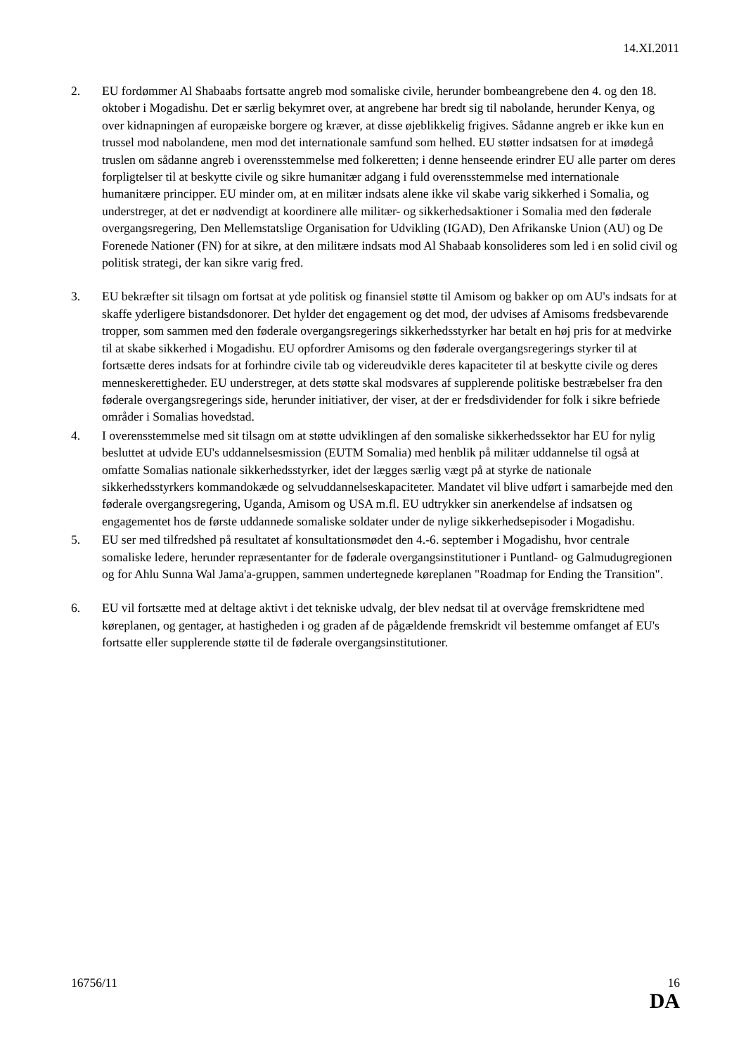14.XI.2011
2. EU fordømmer Al Shabaabs fortsatte angreb mod somaliske civile, herunder bombeangrebene den 4. og den 18. oktober i Mogadishu. Det er særlig bekymret over, at angrebene har bredt sig til nabolande, herunder Kenya, og over kidnapningen af europæiske borgere og kræver, at disse øjeblikkelig frigives. Sådanne angreb er ikke kun en trussel mod nabolandene, men mod det internationale samfund som helhed. EU støtter indsatsen for at imødegå truslen om sådanne angreb i overensstemmelse med folkeretten; i denne henseende erindrer EU alle parter om deres forpligtelser til at beskytte civile og sikre humanitær adgang i fuld overensstemmelse med internationale humanitære principper. EU minder om, at en militær indsats alene ikke vil skabe varig sikkerhed i Somalia, og understreger, at det er nødvendigt at koordinere alle militær- og sikkerhedsaktioner i Somalia med den føderale overgangsregering, Den Mellemstatslige Organisation for Udvikling (IGAD), Den Afrikanske Union (AU) og De Forenede Nationer (FN) for at sikre, at den militære indsats mod Al Shabaab konsolideres som led i en solid civil og politisk strategi, der kan sikre varig fred.
3. EU bekræfter sit tilsagn om fortsat at yde politisk og finansiel støtte til Amisom og bakker op om AU's indsats for at skaffe yderligere bistandsdonorer. Det hylder det engagement og det mod, der udvises af Amisoms fredsbevarende tropper, som sammen med den føderale overgangsregerings sikkerhedsstyrker har betalt en høj pris for at medvirke til at skabe sikkerhed i Mogadishu. EU opfordrer Amisoms og den føderale overgangsregerings styrker til at fortsætte deres indsats for at forhindre civile tab og videreudvikle deres kapaciteter til at beskytte civile og deres menneskerettigheder. EU understreger, at dets støtte skal modsvares af supplerende politiske bestræbelser fra den føderale overgangsregerings side, herunder initiativer, der viser, at der er fredsdividender for folk i sikre befriede områder i Somalias hovedstad.
4. I overensstemmelse med sit tilsagn om at støtte udviklingen af den somaliske sikkerhedssektor har EU for nylig besluttet at udvide EU's uddannelsesmission (EUTM Somalia) med henblik på militær uddannelse til også at omfatte Somalias nationale sikkerhedsstyrker, idet der lægges særlig vægt på at styrke de nationale sikkerhedsstyrkers kommandokæde og selvuddannelseskapaciteter. Mandatet vil blive udført i samarbejde med den føderale overgangsregering, Uganda, Amisom og USA m.fl. EU udtrykker sin anerkendelse af indsatsen og engagementet hos de første uddannede somaliske soldater under de nylige sikkerhedsepisoder i Mogadishu.
5. EU ser med tilfredshed på resultatet af konsultationsmødet den 4.-6. september i Mogadishu, hvor centrale somaliske ledere, herunder repræsentanter for de føderale overgangsinstitutioner i Puntland- og Galmudugregionen og for Ahlu Sunna Wal Jama'a-gruppen, sammen undertegnede køreplanen "Roadmap for Ending the Transition".
6. EU vil fortsætte med at deltage aktivt i det tekniske udvalg, der blev nedsat til at overvåge fremskridtene med køreplanen, og gentager, at hastigheden i og graden af de pågældende fremskridt vil bestemme omfanget af EU's fortsatte eller supplerende støtte til de føderale overgangsinstitutioner.
16756/11 16
DA